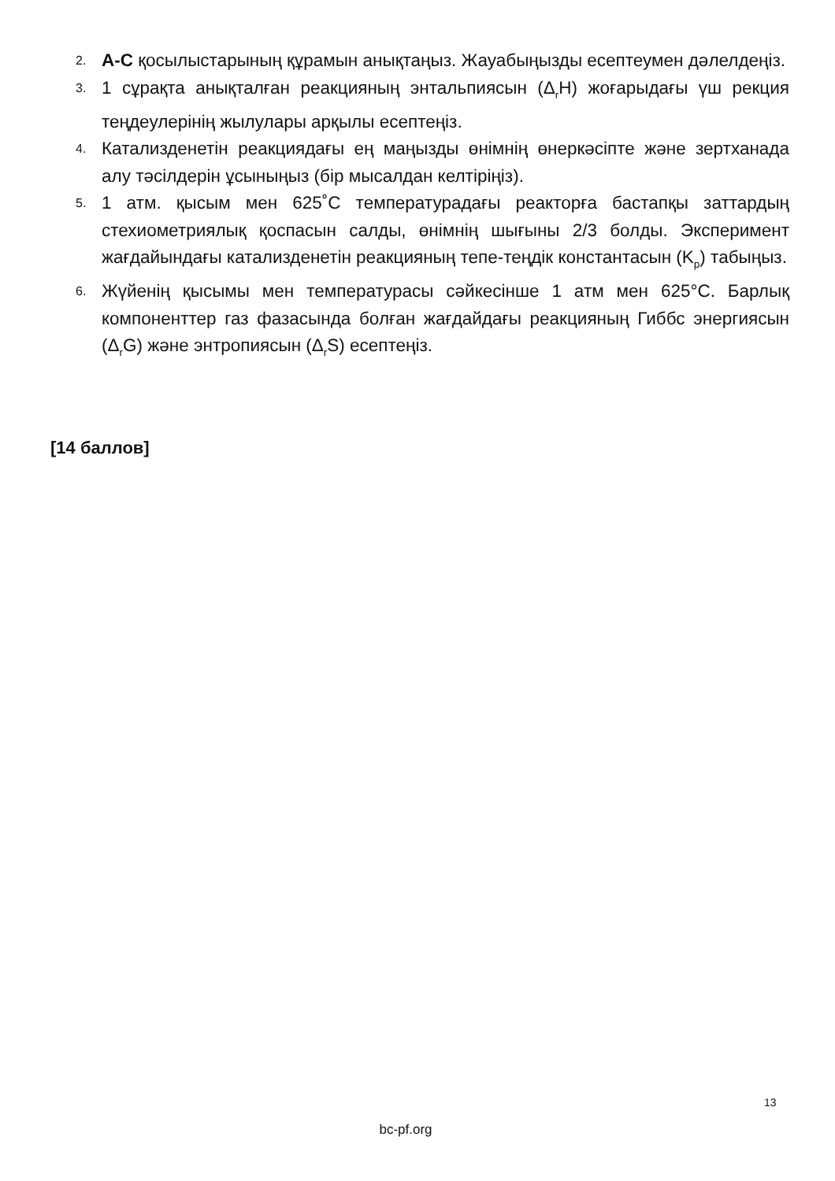2. A-C қосылыстарының құрамын анықтаңыз. Жауабыңызды есептеумен дәлелдеңіз.
3. 1 сұрақта анықталған реакцияның энтальпиясын (Δ<sub>r</sub>H) жоғарыдағы үш рекция теңдеулерінің жылулары арқылы есептеңіз.
4. Катализденетін реакциядағы ең маңызды өнімнің өнеркәсіпте және зертханада алу тәсілдерін ұсыныңыз (бір мысалдан келтіріңіз).
5. 1 атм. қысым мен 625˚C температурадағы реакторға бастапқы заттардың стехиометриялық қоспасын салды, өнімнің шығыны 2/3 болды. Эксперимент жағдайындағы катализденетін реакцияның тепе-теңдік константасын (K<sub>p</sub>) табыңыз.
6. Жүйенің қысымы мен температурасы сәйкесінше 1 атм мен 625°C. Барлық компоненттер газ фазасында болған жағдайдағы реакцияның Гиббс энергиясын (Δ<sub>r</sub>G) және энтропиясын (Δ<sub>r</sub>S) есептеңіз.
[14 баллов]
13
bc-pf.org